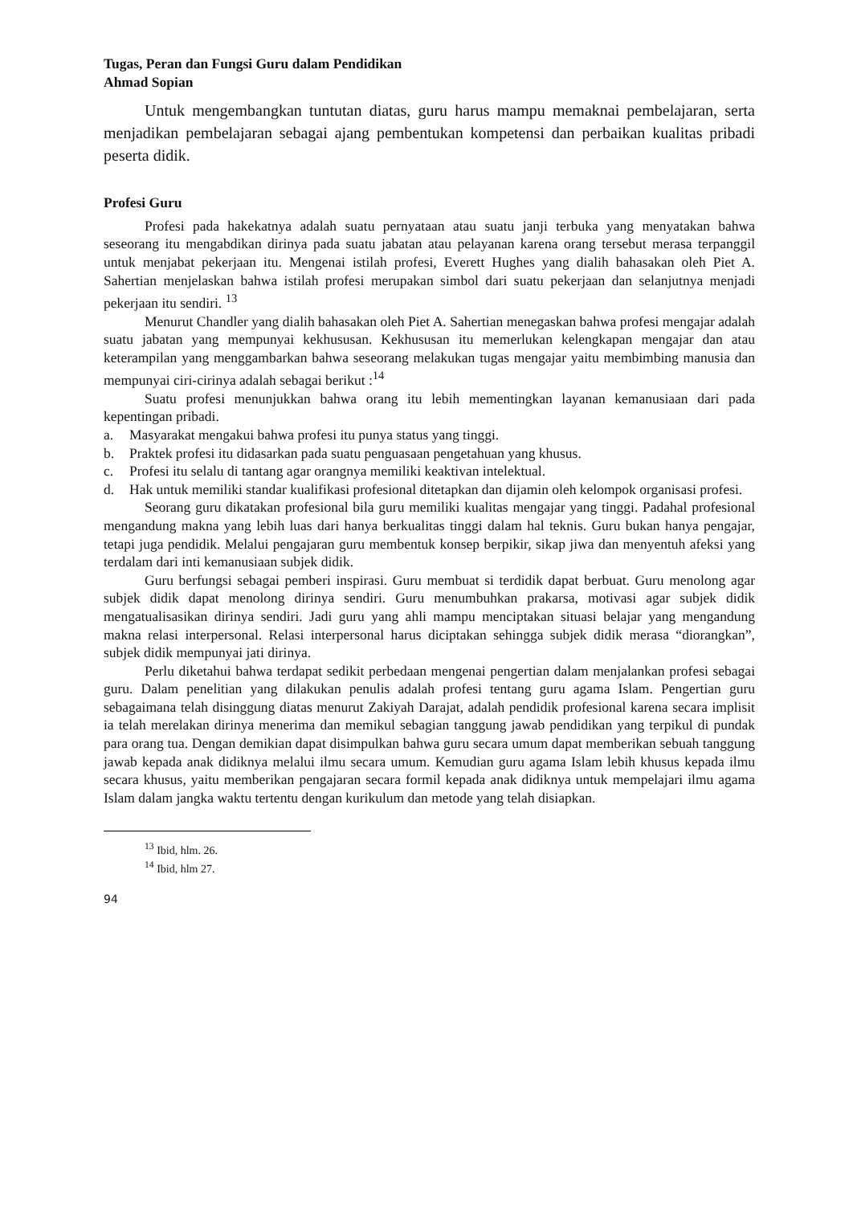Tugas, Peran dan Fungsi Guru dalam Pendidikan
Ahmad Sopian
Untuk mengembangkan tuntutan diatas, guru harus mampu memaknai pembelajaran, serta menjadikan pembelajaran sebagai ajang pembentukan kompetensi dan perbaikan kualitas pribadi peserta didik.
Profesi Guru
Profesi pada hakekatnya adalah suatu pernyataan atau suatu janji terbuka yang menyatakan bahwa seseorang itu mengabdikan dirinya pada suatu jabatan atau pelayanan karena orang tersebut merasa terpanggil untuk menjabat pekerjaan itu. Mengenai istilah profesi, Everett Hughes yang dialih bahasakan oleh Piet A. Sahertian menjelaskan bahwa istilah profesi merupakan simbol dari suatu pekerjaan dan selanjutnya menjadi pekerjaan itu sendiri. <sup>13</sup>
Menurut Chandler yang dialih bahasakan oleh Piet A. Sahertian menegaskan bahwa profesi mengajar adalah suatu jabatan yang mempunyai kekhususan. Kekhususan itu memerlukan kelengkapan mengajar dan atau keterampilan yang menggambarkan bahwa seseorang melakukan tugas mengajar yaitu membimbing manusia dan mempunyai ciri-cirinya adalah sebagai berikut :<sup>14</sup>
Suatu profesi menunjukkan bahwa orang itu lebih mementingkan layanan kemanusiaan dari pada kepentingan pribadi.
a. Masyarakat mengakui bahwa profesi itu punya status yang tinggi.
b. Praktek profesi itu didasarkan pada suatu penguasaan pengetahuan yang khusus.
c. Profesi itu selalu di tantang agar orangnya memiliki keaktivan intelektual.
d. Hak untuk memiliki standar kualifikasi profesional ditetapkan dan dijamin oleh kelompok organisasi profesi.
Seorang guru dikatakan profesional bila guru memiliki kualitas mengajar yang tinggi. Padahal profesional mengandung makna yang lebih luas dari hanya berkualitas tinggi dalam hal teknis. Guru bukan hanya pengajar, tetapi juga pendidik. Melalui pengajaran guru membentuk konsep berpikir, sikap jiwa dan menyentuh afeksi yang terdalam dari inti kemanusiaan subjek didik.
Guru berfungsi sebagai pemberi inspirasi. Guru membuat si terdidik dapat berbuat. Guru menolong agar subjek didik dapat menolong dirinya sendiri. Guru menumbuhkan prakarsa, motivasi agar subjek didik mengatualisasikan dirinya sendiri. Jadi guru yang ahli mampu menciptakan situasi belajar yang mengandung makna relasi interpersonal. Relasi interpersonal harus diciptakan sehingga subjek didik merasa “diorangkan”, subjek didik mempunyai jati dirinya.
Perlu diketahui bahwa terdapat sedikit perbedaan mengenai pengertian dalam menjalankan profesi sebagai guru. Dalam penelitian yang dilakukan penulis adalah profesi tentang guru agama Islam. Pengertian guru sebagaimana telah disinggung diatas menurut Zakiyah Darajat, adalah pendidik profesional karena secara implisit ia telah merelakan dirinya menerima dan memikul sebagian tanggung jawab pendidikan yang terpikul di pundak para orang tua. Dengan demikian dapat disimpulkan bahwa guru secara umum dapat memberikan sebuah tanggung jawab kepada anak didiknya melalui ilmu secara umum. Kemudian guru agama Islam lebih khusus kepada ilmu secara khusus, yaitu memberikan pengajaran secara formil kepada anak didiknya untuk mempelajari ilmu agama Islam dalam jangka waktu tertentu dengan kurikulum dan metode yang telah disiapkan.
<sup>13</sup> Ibid, hlm. 26.
<sup>14</sup> Ibid, hlm 27.
94